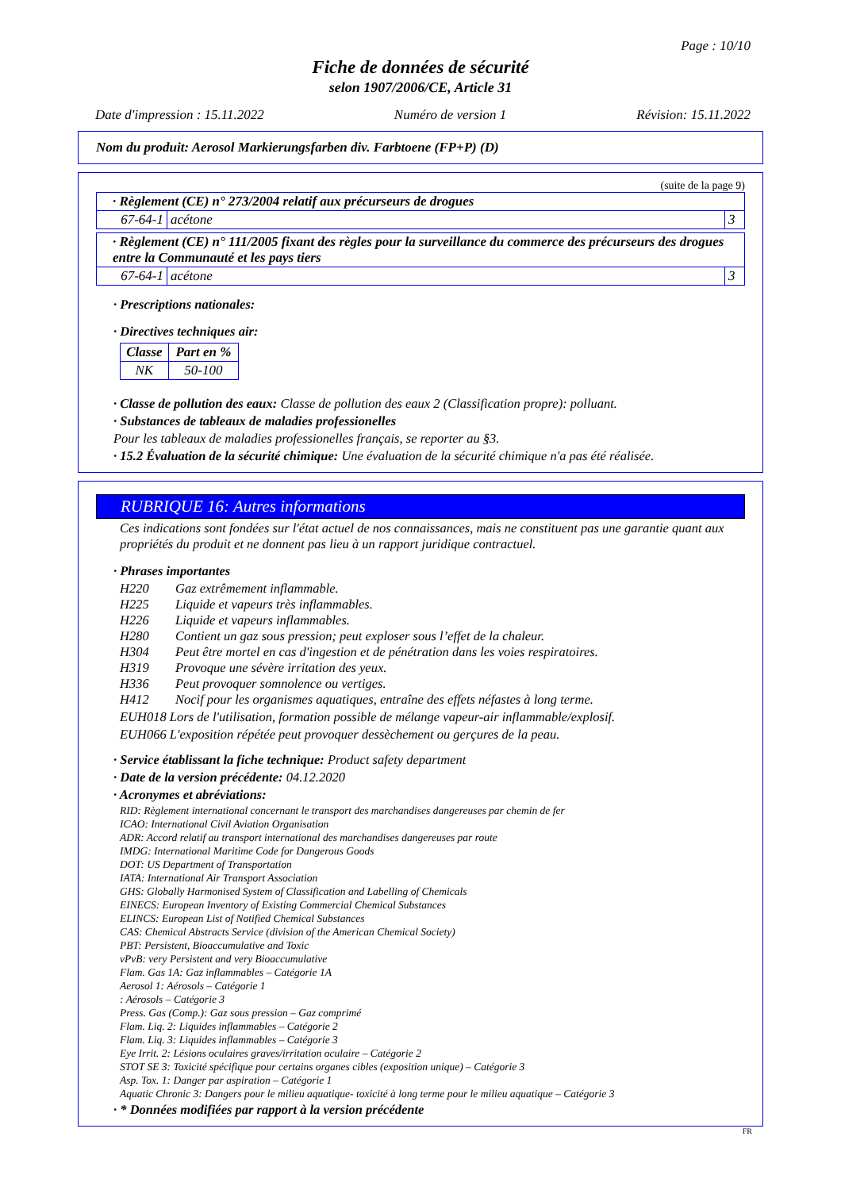Page : 10/10
Fiche de données de sécurité
selon 1907/2006/CE, Article 31
Date d'impression : 15.11.2022 Numéro de version 1 Révision: 15.11.2022
Nom du produit: Aerosol Markierungsfarben div. Farbtoene (FP+P) (D)
(suite de la page 9)
| · Règlement (CE) n° 273/2004 relatif aux précurseurs de drogues | | |
| 67-64-1 | acétone | 3 |
| · Règlement (CE) n° 111/2005 fixant des règles pour la surveillance du commerce des précurseurs des drogues entre la Communauté et les pays tiers | | |
| 67-64-1 | acétone | 3 |
· Prescriptions nationales:
· Directives techniques air:
| Classe | Part en % |
| --- | --- |
| NK | 50-100 |
· Classe de pollution des eaux: Classe de pollution des eaux 2 (Classification propre): polluant.
· Substances de tableaux de maladies professionelles
Pour les tableaux de maladies professionelles français, se reporter au §3.
· 15.2 Évaluation de la sécurité chimique: Une évaluation de la sécurité chimique n'a pas été réalisée.
RUBRIQUE 16: Autres informations
Ces indications sont fondées sur l'état actuel de nos connaissances, mais ne constituent pas une garantie quant aux propriétés du produit et ne donnent pas lieu à un rapport juridique contractuel.
· Phrases importantes
| H220 | Gaz extrêmement inflammable. |
| H225 | Liquide et vapeurs très inflammables. |
| H226 | Liquide et vapeurs inflammables. |
| H280 | Contient un gaz sous pression; peut exploser sous l’effet de la chaleur. |
| H304 | Peut être mortel en cas d'ingestion et de pénétration dans les voies respiratoires. |
| H319 | Provoque une sévère irritation des yeux. |
| H336 | Peut provoquer somnolence ou vertiges. |
| H412 | Nocif pour les organismes aquatiques, entraîne des effets néfastes à long terme. |
EUH018 Lors de l'utilisation, formation possible de mélange vapeur-air inflammable/explosif.
EUH066 L'exposition répétée peut provoquer dessèchement ou gerçures de la peau.
· Service établissant la fiche technique: Product safety department
· Date de la version précédente: 04.12.2020
· Acronymes et abréviations:
RID: Règlement international concernant le transport des marchandises dangereuses par chemin de fer
ICAO: International Civil Aviation Organisation
ADR: Accord relatif au transport international des marchandises dangereuses par route
IMDG: International Maritime Code for Dangerous Goods
DOT: US Department of Transportation
IATA: International Air Transport Association
GHS: Globally Harmonised System of Classification and Labelling of Chemicals
EINECS: European Inventory of Existing Commercial Chemical Substances
ELINCS: European List of Notified Chemical Substances
CAS: Chemical Abstracts Service (division of the American Chemical Society)
PBT: Persistent, Bioaccumulative and Toxic
vPvB: very Persistent and very Bioaccumulative
Flam. Gas 1A: Gaz inflammables – Catégorie 1A
Aerosol 1: Aérosols – Catégorie 1
: Aérosols – Catégorie 3
Press. Gas (Comp.): Gaz sous pression – Gaz comprimé
Flam. Liq. 2: Liquides inflammables – Catégorie 2
Flam. Liq. 3: Liquides inflammables – Catégorie 3
Eye Irrit. 2: Lésions oculaires graves/irritation oculaire – Catégorie 2
STOT SE 3: Toxicité spécifique pour certains organes cibles (exposition unique) – Catégorie 3
Asp. Tox. 1: Danger par aspiration – Catégorie 1
Aquatic Chronic 3: Dangers pour le milieu aquatique- toxicité à long terme pour le milieu aquatique – Catégorie 3
· * Données modifiées par rapport à la version précédente
FR